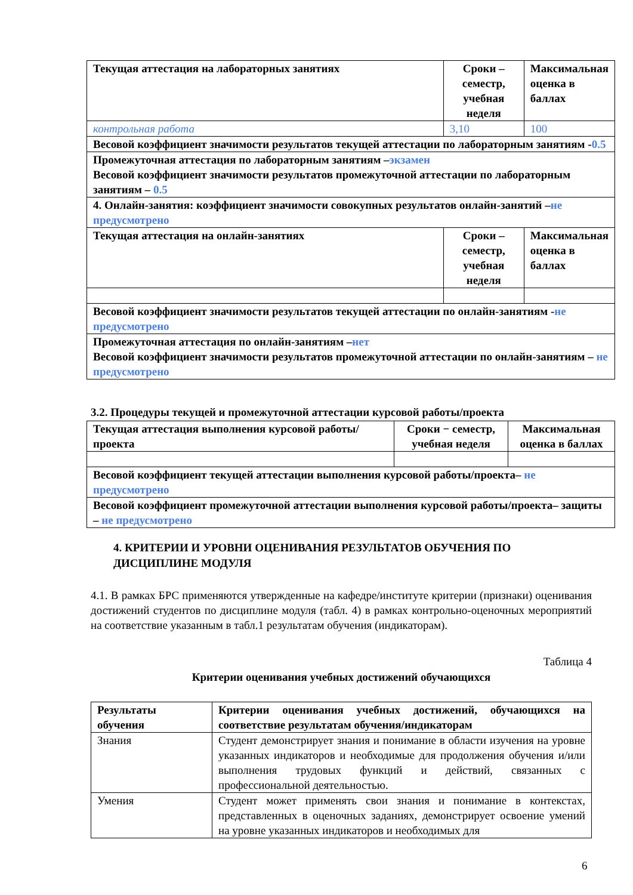| Текущая аттестация на лабораторных занятиях | Сроки – семестр, учебная неделя | Максимальная оценка в баллах |
| контрольная работа | 3,10 | 100 |
| Весовой коэффициент значимости результатов текущей аттестации по лабораторным занятиям - 0.5 | | |
| Промежуточная аттестация по лабораторным занятиям – экзамен Весовой коэффициент значимости результатов промежуточной аттестации по лабораторным занятиям – 0.5 | | |
| 4. Онлайн-занятия: коэффициент значимости совокупных результатов онлайн-занятий – не предусмотрено | | |
| Текущая аттестация на онлайн-занятиях | Сроки – семестр, учебная неделя | Максимальная оценка в баллах |
| Весовой коэффициент значимости результатов текущей аттестации по онлайн-занятиям - не предусмотрено | | |
| Промежуточная аттестация по онлайн-занятиям – нет Весовой коэффициент значимости результатов промежуточной аттестации по онлайн-занятиям – не предусмотрено | | |
3.2. Процедуры текущей и промежуточной аттестации курсовой работы/проекта
| Текущая аттестация выполнения курсовой работы/проекта | Сроки − семестр, учебная неделя | Максимальная оценка в баллах |
| Весовой коэффициент текущей аттестации выполнения курсовой работы/проекта– не предусмотрено | | |
| Весовой коэффициент промежуточной аттестации выполнения курсовой работы/проекта– защиты – не предусмотрено | | |
4. КРИТЕРИИ И УРОВНИ ОЦЕНИВАНИЯ РЕЗУЛЬТАТОВ ОБУЧЕНИЯ ПО ДИСЦИПЛИНЕ МОДУЛЯ
4.1. В рамках БРС применяются утвержденные на кафедре/институте критерии (признаки) оценивания достижений студентов по дисциплине модуля (табл. 4) в рамках контрольно-оценочных мероприятий на соответствие указанным в табл.1 результатам обучения (индикаторам).
Таблица 4
Критерии оценивания учебных достижений обучающихся
| Результаты обучения | Критерии оценивания учебных достижений, обучающихся на соответствие результатам обучения/индикаторам |
| Знания | Студент демонстрирует знания и понимание в области изучения на уровне указанных индикаторов и необходимые для продолжения обучения и/или выполнения трудовых функций и действий, связанных с профессиональной деятельностью. |
| Умения | Студент может применять свои знания и понимание в контекстах, представленных в оценочных заданиях, демонстрирует освоение умений на уровне указанных индикаторов и необходимых для |
6